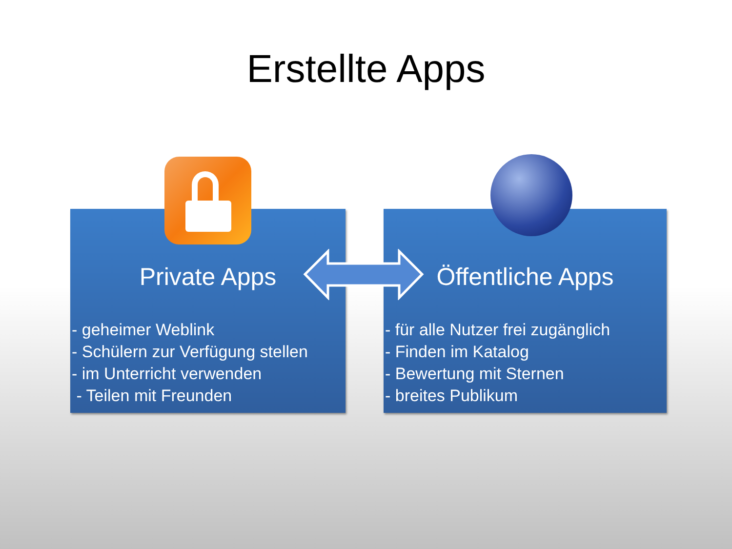Erstellte Apps
Private Apps
- geheimer Weblink
- Schülern zur Verfügung stellen
- im Unterricht verwenden
- Teilen mit Freunden
Öffentliche Apps
- für alle Nutzer frei zugänglich
- Finden im Katalog
- Bewertung mit Sternen
- breites Publikum